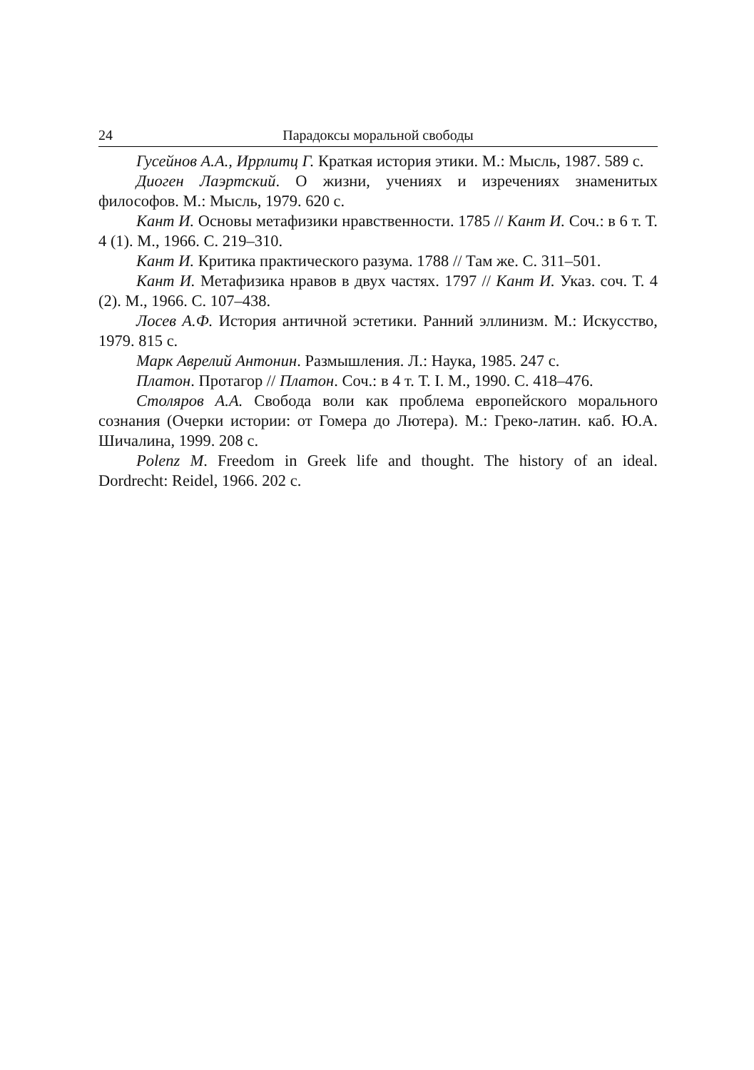24 Парадоксы моральной свободы
Гусейнов А.А., Иррлитц Г. Краткая история этики. М.: Мысль, 1987. 589 с.
Диоген Лаэртский. О жизни, учениях и изречениях знаменитых философов. М.: Мысль, 1979. 620 с.
Кант И. Основы метафизики нравственности. 1785 // Кант И. Соч.: в 6 т. Т. 4 (1). М., 1966. С. 219–310.
Кант И. Критика практического разума. 1788 // Там же. С. 311–501.
Кант И. Метафизика нравов в двух частях. 1797 // Кант И. Указ. соч. Т. 4 (2). М., 1966. С. 107–438.
Лосев А.Ф. История античной эстетики. Ранний эллинизм. М.: Искусство, 1979. 815 с.
Марк Аврелий Антонин. Размышления. Л.: Наука, 1985. 247 с.
Платон. Протагор // Платон. Соч.: в 4 т. Т. I. М., 1990. С. 418–476.
Столяров А.А. Свобода воли как проблема европейского морального сознания (Очерки истории: от Гомера до Лютера). М.: Греко-латин. каб. Ю.А. Шичалина, 1999. 208 с.
Polenz M. Freedom in Greek life and thought. The history of an ideal. Dordrecht: Reidel, 1966. 202 c.